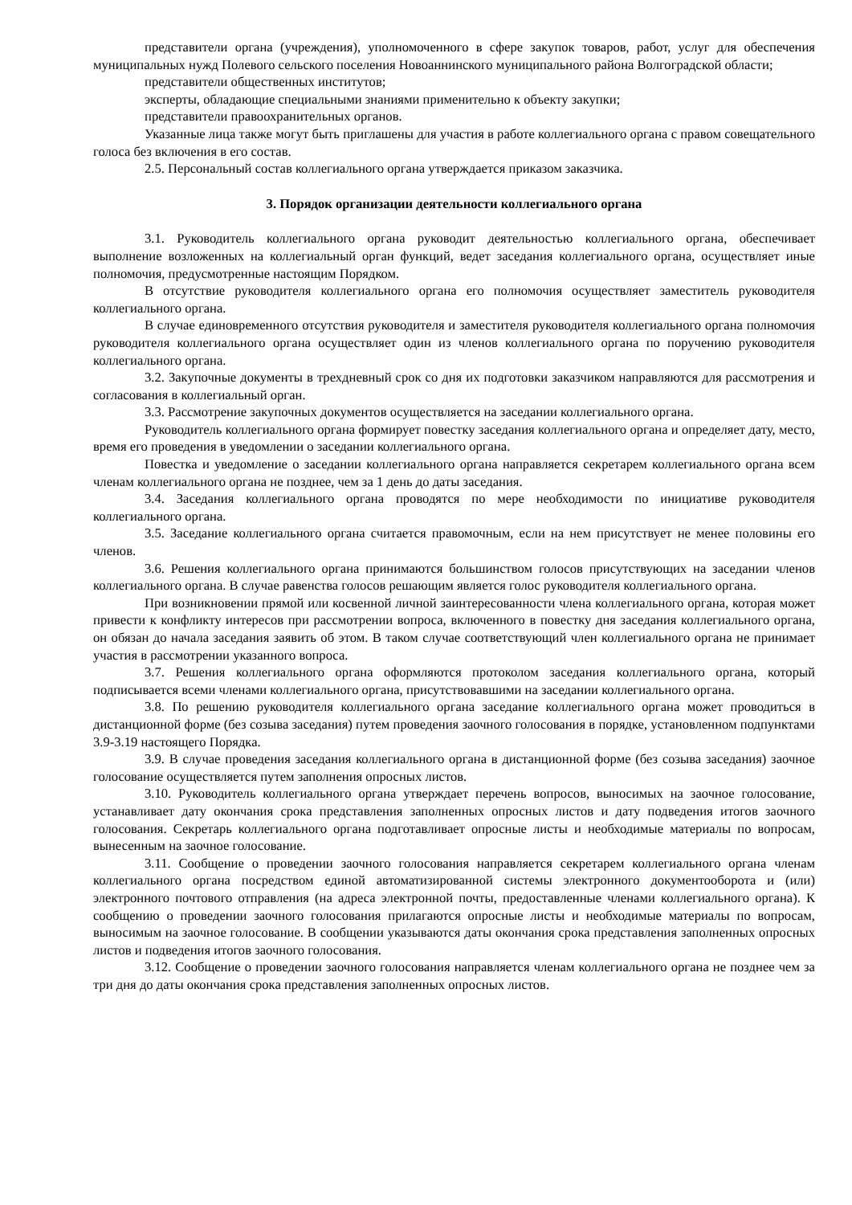представители органа (учреждения), уполномоченного в сфере закупок товаров, работ, услуг для обеспечения муниципальных нужд Полевого сельского поселения Новоаннинского муниципального района Волгоградской области;
представители общественных институтов;
эксперты, обладающие специальными знаниями применительно к объекту закупки;
представители правоохранительных органов.
Указанные лица также могут быть приглашены для участия в работе коллегиального органа с правом совещательного голоса без включения в его состав.
2.5. Персональный состав коллегиального органа утверждается приказом заказчика.
3. Порядок организации деятельности коллегиального органа
3.1. Руководитель коллегиального органа руководит деятельностью коллегиального органа, обеспечивает выполнение возложенных на коллегиальный орган функций, ведет заседания коллегиального органа, осуществляет иные полномочия, предусмотренные настоящим Порядком.
В отсутствие руководителя коллегиального органа его полномочия осуществляет заместитель руководителя коллегиального органа.
В случае единовременного отсутствия руководителя и заместителя руководителя коллегиального органа полномочия руководителя коллегиального органа осуществляет один из членов коллегиального органа по поручению руководителя коллегиального органа.
3.2. Закупочные документы в трехдневный срок со дня их подготовки заказчиком направляются для рассмотрения и согласования в коллегиальный орган.
3.3. Рассмотрение закупочных документов осуществляется на заседании коллегиального органа.
Руководитель коллегиального органа формирует повестку заседания коллегиального органа и определяет дату, место, время его проведения в уведомлении о заседании коллегиального органа.
Повестка и уведомление о заседании коллегиального органа направляется секретарем коллегиального органа всем членам коллегиального органа не позднее, чем за 1 день до даты заседания.
3.4. Заседания коллегиального органа проводятся по мере необходимости по инициативе руководителя коллегиального органа.
3.5. Заседание коллегиального органа считается правомочным, если на нем присутствует не менее половины его членов.
3.6. Решения коллегиального органа принимаются большинством голосов присутствующих на заседании членов коллегиального органа. В случае равенства голосов решающим является голос руководителя коллегиального органа.
При возникновении прямой или косвенной личной заинтересованности члена коллегиального органа, которая может привести к конфликту интересов при рассмотрении вопроса, включенного в повестку дня заседания коллегиального органа, он обязан до начала заседания заявить об этом. В таком случае соответствующий член коллегиального органа не принимает участия в рассмотрении указанного вопроса.
3.7. Решения коллегиального органа оформляются протоколом заседания коллегиального органа, который подписывается всеми членами коллегиального органа, присутствовавшими на заседании коллегиального органа.
3.8. По решению руководителя коллегиального органа заседание коллегиального органа может проводиться в дистанционной форме (без созыва заседания) путем проведения заочного голосования в порядке, установленном подпунктами 3.9-3.19 настоящего Порядка.
3.9. В случае проведения заседания коллегиального органа в дистанционной форме (без созыва заседания) заочное голосование осуществляется путем заполнения опросных листов.
3.10. Руководитель коллегиального органа утверждает перечень вопросов, выносимых на заочное голосование, устанавливает дату окончания срока представления заполненных опросных листов и дату подведения итогов заочного голосования. Секретарь коллегиального органа подготавливает опросные листы и необходимые материалы по вопросам, вынесенным на заочное голосование.
3.11. Сообщение о проведении заочного голосования направляется секретарем коллегиального органа членам коллегиального органа посредством единой автоматизированной системы электронного документооборота и (или) электронного почтового отправления (на адреса электронной почты, предоставленные членами коллегиального органа). К сообщению о проведении заочного голосования прилагаются опросные листы и необходимые материалы по вопросам, выносимым на заочное голосование. В сообщении указываются даты окончания срока представления заполненных опросных листов и подведения итогов заочного голосования.
3.12. Сообщение о проведении заочного голосования направляется членам коллегиального органа не позднее чем за три дня до даты окончания срока представления заполненных опросных листов.